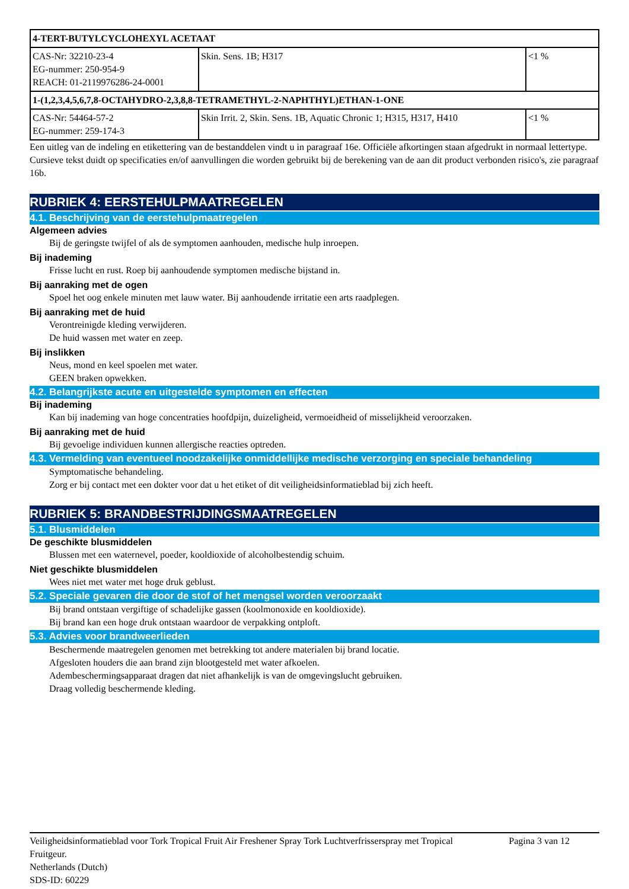| 4-TERT-BUTYLCYCLOHEXYL ACETAAT | | |
| CAS-Nr: 32210-23-4 EG-nummer: 250-954-9 REACH: 01-2119976286-24-0001 | Skin. Sens. 1B; H317 | <1 % |
| 1-(1,2,3,4,5,6,7,8-OCTAHYDRO-2,3,8,8-TETRAMETHYL-2-NAPHTHYL)ETHAN-1-ONE | | |
| CAS-Nr: 54464-57-2 EG-nummer: 259-174-3 | Skin Irrit. 2, Skin. Sens. 1B, Aquatic Chronic 1; H315, H317, H410 | <1 % |
Een uitleg van de indeling en etikettering van de bestanddelen vindt u in paragraaf 16e. Officiële afkortingen staan afgedrukt in normaal lettertype. Cursieve tekst duidt op specificaties en/of aanvullingen die worden gebruikt bij de berekening van de aan dit product verbonden risico's, zie paragraaf 16b.
RUBRIEK 4: EERSTEHULPMAATREGELEN
4.1. Beschrijving van de eerstehulpmaatregelen
Algemeen advies
Bij de geringste twijfel of als de symptomen aanhouden, medische hulp inroepen.
Bij inademing
Frisse lucht en rust. Roep bij aanhoudende symptomen medische bijstand in.
Bij aanraking met de ogen
Spoel het oog enkele minuten met lauw water. Bij aanhoudende irritatie een arts raadplegen.
Bij aanraking met de huid
Verontreinigde kleding verwijderen.
De huid wassen met water en zeep.
Bij inslikken
Neus, mond en keel spoelen met water.
GEEN braken opwekken.
4.2. Belangrijkste acute en uitgestelde symptomen en effecten
Bij inademing
Kan bij inademing van hoge concentraties hoofdpijn, duizeligheid, vermoeidheid of misselijkheid veroorzaken.
Bij aanraking met de huid
Bij gevoelige individuen kunnen allergische reacties optreden.
4.3. Vermelding van eventueel noodzakelijke onmiddellijke medische verzorging en speciale behandeling
Symptomatische behandeling.
Zorg er bij contact met een dokter voor dat u het etiket of dit veiligheidsinformatieblad bij zich heeft.
RUBRIEK 5: BRANDBESTRIJDINGSMAATREGELEN
5.1. Blusmiddelen
De geschikte blusmiddelen
Blussen met een waternevel, poeder, kooldioxide of alcoholbestendig schuim.
Niet geschikte blusmiddelen
Wees niet met water met hoge druk geblust.
5.2. Speciale gevaren die door de stof of het mengsel worden veroorzaakt
Bij brand ontstaan vergiftige of schadelijke gassen (koolmonoxide en kooldioxide).
Bij brand kan een hoge druk ontstaan waardoor de verpakking ontploft.
5.3. Advies voor brandweerlieden
Beschermende maatregelen genomen met betrekking tot andere materialen bij brand locatie.
Afgesloten houders die aan brand zijn blootgesteld met water afkoelen.
Adembeschermingsapparaat dragen dat niet afhankelijk is van de omgevingslucht gebruiken.
Draag volledig beschermende kleding.
Veiligheidsinformatieblad voor Tork Tropical Fruit Air Freshener Spray Tork Luchtverfrisserspray met Tropical Fruitgeur.
Netherlands (Dutch)
SDS-ID: 60229
Pagina 3 van 12